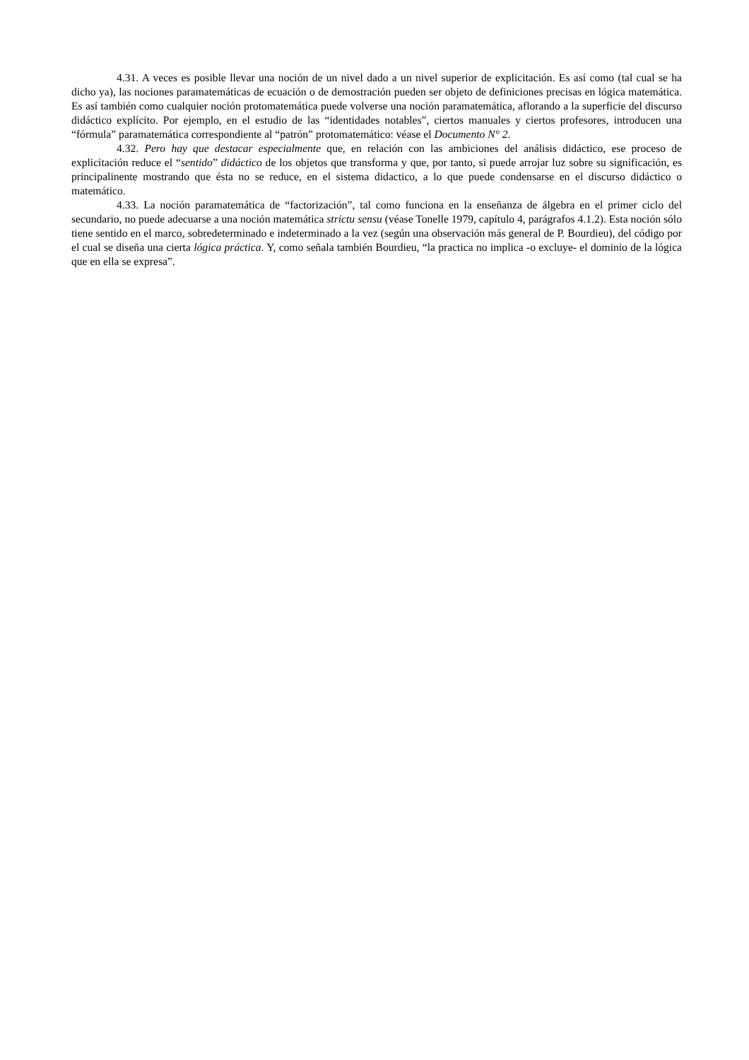4.31. A veces es posible llevar una noción de un nivel dado a un nivel superior de explicitación. Es así como (tal cual se ha dicho ya), las nociones paramatemáticas de ecuación o de demostración pueden ser objeto de definiciones precisas en lógica matemática. Es así también como cualquier noción protomatemática puede volverse una noción paramatemática, aflorando a la superficie del discurso didáctico explícito. Por ejemplo, en el estudio de las “identidades notables”, ciertos manuales y ciertos profesores, introducen una “fórmula” paramatemática correspondiente al “patrón” protomatemático: véase el Documento N° 2.
4.32. Pero hay que destacar especialmente que, en relación con las ambiciones del análisis didáctico, ese proceso de explicitación reduce el “sentido” didáctico de los objetos que transforma y que, por tanto, si puede arrojar luz sobre su significación, es principalinente mostrando que ésta no se reduce, en el sistema didactico, a lo que puede condensarse en el discurso didáctico o matemático.
4.33. La noción paramatemática de “factorización”, tal como funciona en la enseñanza de álgebra en el primer ciclo del secundario, no puede adecuarse a una noción matemática strictu sensu (véase Tonelle 1979, capítulo 4, parágrafos 4.1.2). Esta noción sólo tiene sentido en el marco, sobredeterminado e indeterminado a la vez (según una observación más general de P. Bourdieu), del código por el cual se diseña una cierta lógica práctica. Y, como señala también Bourdieu, “la practica no implica -o excluye- el dominio de la lógica que en ella se expresa”.